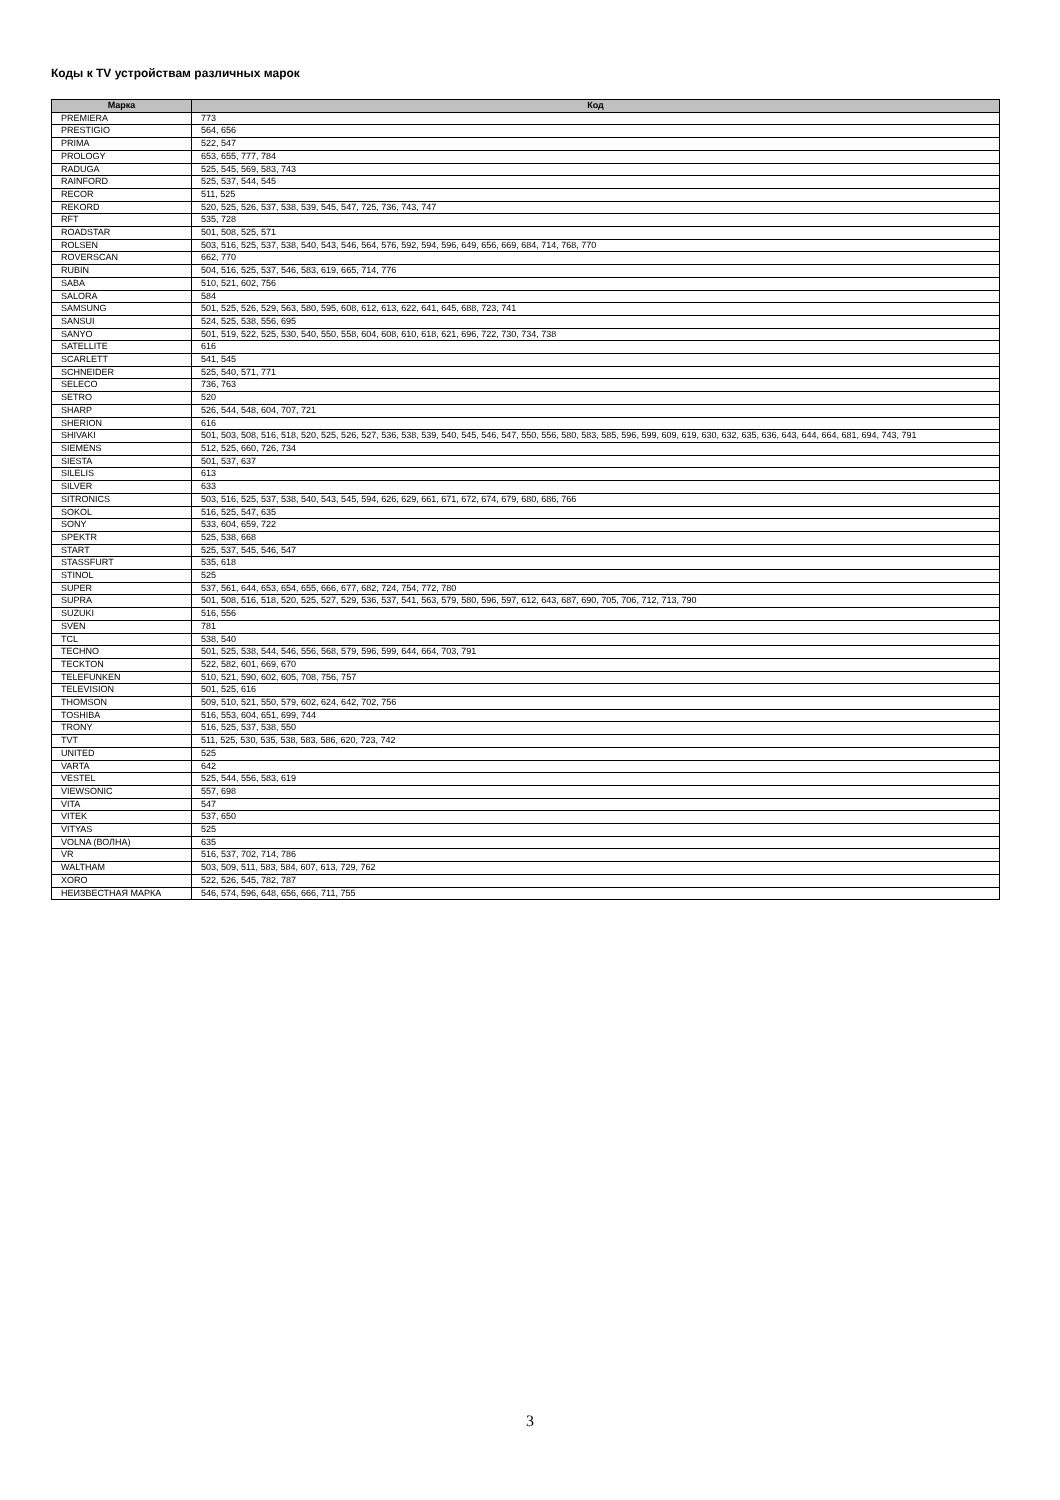Коды к TV устройствам различных марок
| Марка | Код |
| --- | --- |
| PREMIERA | 773 |
| PRESTIGIO | 564, 656 |
| PRIMA | 522, 547 |
| PROLOGY | 653, 655, 777, 784 |
| RADUGA | 525, 545, 569, 583, 743 |
| RAINFORD | 525, 537, 544, 545 |
| RECOR | 511, 525 |
| REKORD | 520, 525, 526, 537, 538, 539, 545, 547, 725, 736, 743, 747 |
| RFT | 535, 728 |
| ROADSTAR | 501, 508, 525, 571 |
| ROLSEN | 503, 516, 525, 537, 538, 540, 543, 546, 564, 576, 592, 594, 596, 649, 656, 669, 684, 714, 768, 770 |
| ROVERSCAN | 662, 770 |
| RUBIN | 504, 516, 525, 537, 546, 583, 619, 665, 714, 776 |
| SABA | 510, 521, 602, 756 |
| SALORA | 584 |
| SAMSUNG | 501, 525, 526, 529, 563, 580, 595, 608, 612, 613, 622, 641, 645, 688, 723, 741 |
| SANSUI | 524, 525, 538, 556, 695 |
| SANYO | 501, 519, 522, 525, 530, 540, 550, 558, 604, 608, 610, 618, 621, 696, 722, 730, 734, 738 |
| SATELLITE | 616 |
| SCARLETT | 541, 545 |
| SCHNEIDER | 525, 540, 571, 771 |
| SELECO | 736, 763 |
| SETRO | 520 |
| SHARP | 526, 544, 548, 604, 707, 721 |
| SHERION | 616 |
| SHIVAKI | 501, 503, 508, 516, 518, 520, 525, 526, 527, 536, 538, 539, 540, 545, 546, 547, 550, 556, 580, 583, 585, 596, 599, 609, 619, 630, 632, 635, 636, 643, 644, 664, 681, 694, 743, 791 |
| SIEMENS | 512, 525, 660, 726, 734 |
| SIESTA | 501, 537, 637 |
| SILELIS | 613 |
| SILVER | 633 |
| SITRONICS | 503, 516, 525, 537, 538, 540, 543, 545, 594, 626, 629, 661, 671, 672, 674, 679, 680, 686, 766 |
| SOKOL | 516, 525, 547, 635 |
| SONY | 533, 604, 659, 722 |
| SPEKTR | 525, 538, 668 |
| START | 525, 537, 545, 546, 547 |
| STASSFURT | 535, 618 |
| STINOL | 525 |
| SUPER | 537, 561, 644, 653, 654, 655, 666, 677, 682, 724, 754, 772, 780 |
| SUPRA | 501, 508, 516, 518, 520, 525, 527, 529, 536, 537, 541, 563, 579, 580, 596, 597, 612, 643, 687, 690, 705, 706, 712, 713, 790 |
| SUZUKI | 516, 556 |
| SVEN | 781 |
| TCL | 538, 540 |
| TECHNO | 501, 525, 538, 544, 546, 556, 568, 579, 596, 599, 644, 664, 703, 791 |
| TECKTON | 522, 582, 601, 669, 670 |
| TELEFUNKEN | 510, 521, 590, 602, 605, 708, 756, 757 |
| TELEVISION | 501, 525, 616 |
| THOMSON | 509, 510, 521, 550, 579, 602, 624, 642, 702, 756 |
| TOSHIBA | 516, 553, 604, 651, 699, 744 |
| TRONY | 516, 525, 537, 538, 550 |
| TVT | 511, 525, 530, 535, 538, 583, 586, 620, 723, 742 |
| UNITED | 525 |
| VARTA | 642 |
| VESTEL | 525, 544, 556, 583, 619 |
| VIEWSONIC | 557, 698 |
| VITA | 547 |
| VITEK | 537, 650 |
| VITYAS | 525 |
| VOLNA (ВОЛНА) | 635 |
| VR | 516, 537, 702, 714, 786 |
| WALTHAM | 503, 509, 511, 583, 584, 607, 613, 729, 762 |
| XORO | 522, 526, 545, 782, 787 |
| НЕИЗВЕСТНАЯ МАРКА | 546, 574, 596, 648, 656, 666, 711, 755 |
3